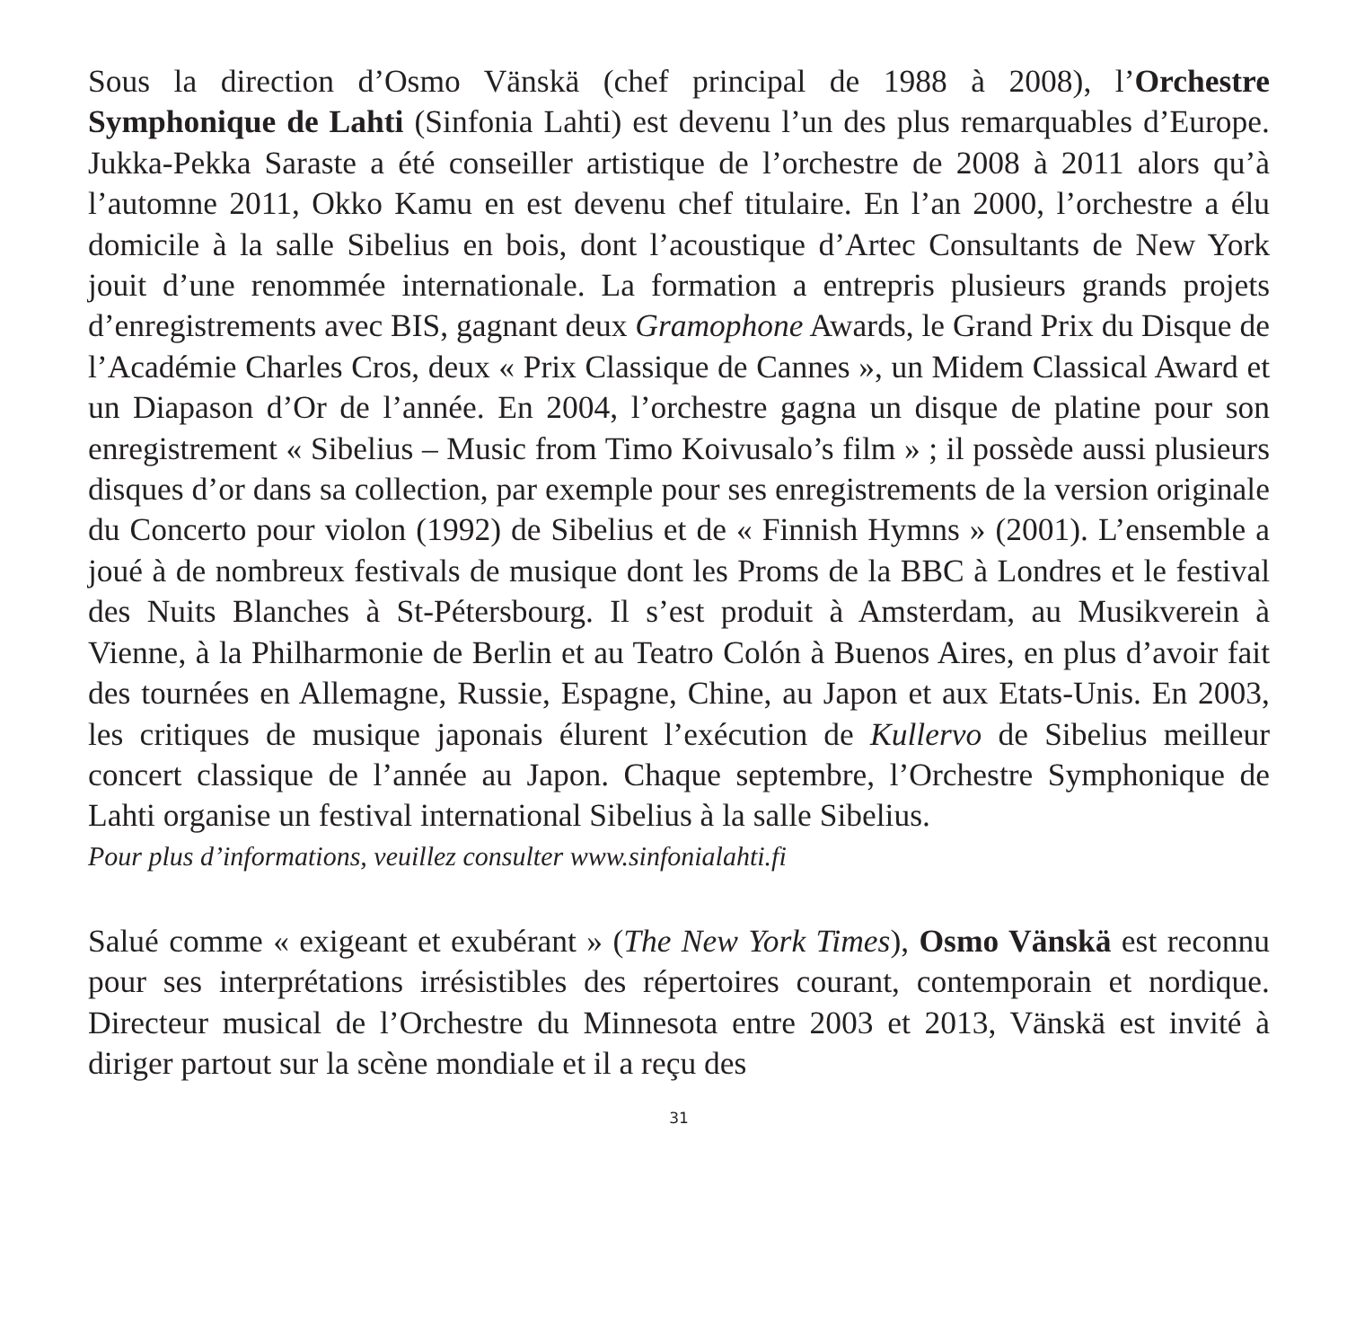Sous la direction d’Osmo Vänskä (chef principal de 1988 à 2008), l’Orchestre Symphonique de Lahti (Sinfonia Lahti) est devenu l’un des plus remarquables d’Europe. Jukka-Pekka Saraste a été conseiller artistique de l’orchestre de 2008 à 2011 alors qu’à l’automne 2011, Okko Kamu en est devenu chef titulaire. En l’an 2000, l’orchestre a élu domicile à la salle Sibelius en bois, dont l’acoustique d’Artec Consultants de New York jouit d’une renommée internationale. La formation a entrepris plusieurs grands projets d’enregistrements avec BIS, gagnant deux Gramophone Awards, le Grand Prix du Disque de l’Académie Charles Cros, deux « Prix Classique de Cannes », un Midem Classical Award et un Diapason d’Or de l’année. En 2004, l’orchestre gagna un disque de platine pour son enregistrement « Sibelius – Music from Timo Koivusalo’s film » ; il possède aussi plusieurs disques d’or dans sa collection, par exemple pour ses enregistrements de la version originale du Concerto pour violon (1992) de Sibelius et de « Finnish Hymns » (2001). L’ensemble a joué à de nombreux festivals de musique dont les Proms de la BBC à Londres et le festival des Nuits Blanches à St-Pétersbourg. Il s’est produit à Amsterdam, au Musikverein à Vienne, à la Philharmonie de Berlin et au Teatro Colón à Buenos Aires, en plus d’avoir fait des tournées en Allemagne, Russie, Espagne, Chine, au Japon et aux Etats-Unis. En 2003, les critiques de musique japonais élurent l’exécution de Kullervo de Sibelius meilleur concert classique de l’année au Japon. Chaque septembre, l’Orchestre Symphonique de Lahti organise un festival international Sibelius à la salle Sibelius.
Pour plus d’informations, veuillez consulter www.sinfonialahti.fi
Salué comme « exigeant et exubérant » (The New York Times), Osmo Vänskä est reconnu pour ses interprétations irrésistibles des répertoires courant, contemporain et nordique. Directeur musical de l’Orchestre du Minnesota entre 2003 et 2013, Vänskä est invité à diriger partout sur la scène mondiale et il a reçu des
31